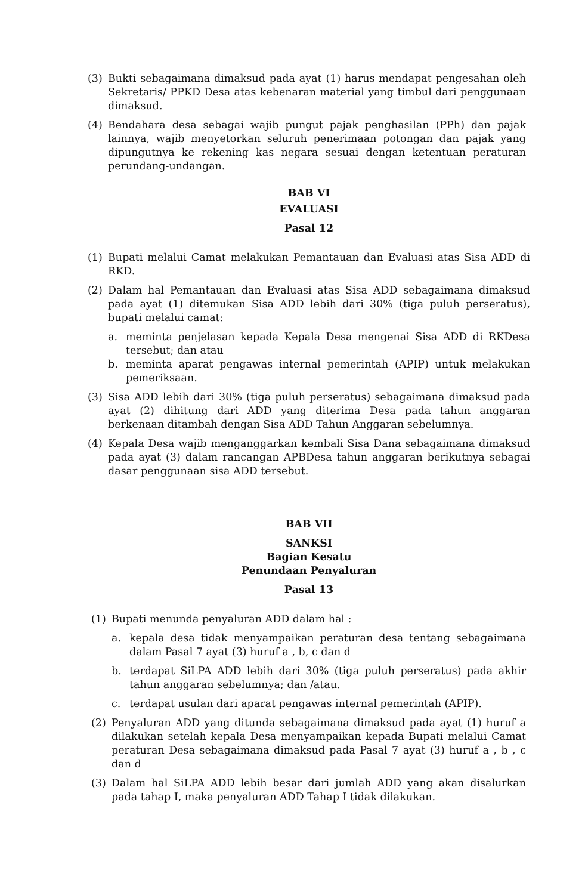(3) Bukti sebagaimana dimaksud pada ayat (1) harus mendapat pengesahan oleh Sekretaris/ PPKD Desa atas kebenaran material yang timbul dari penggunaan dimaksud.
(4) Bendahara desa sebagai wajib pungut pajak penghasilan (PPh) dan pajak lainnya, wajib menyetorkan seluruh penerimaan potongan dan pajak yang dipungutnya ke rekening kas negara sesuai dengan ketentuan peraturan perundang-undangan.
BAB VI
EVALUASI
Pasal 12
(1) Bupati melalui Camat melakukan Pemantauan dan Evaluasi atas Sisa ADD di RKD.
(2) Dalam hal Pemantauan dan Evaluasi atas Sisa ADD sebagaimana dimaksud pada ayat (1) ditemukan Sisa ADD lebih dari 30% (tiga puluh perseratus), bupati melalui camat:
a. meminta penjelasan kepada Kepala Desa mengenai Sisa ADD di RKDesa tersebut; dan atau
b. meminta aparat pengawas internal pemerintah (APIP) untuk melakukan pemeriksaan.
(3) Sisa ADD lebih dari 30% (tiga puluh perseratus) sebagaimana dimaksud pada ayat (2) dihitung dari ADD yang diterima Desa pada tahun anggaran berkenaan ditambah dengan Sisa ADD Tahun Anggaran sebelumnya.
(4) Kepala Desa wajib menganggarkan kembali Sisa Dana sebagaimana dimaksud pada ayat (3) dalam rancangan APBDesa tahun anggaran berikutnya sebagai dasar penggunaan sisa ADD tersebut.
BAB VII
SANKSI
Bagian Kesatu
Penundaan Penyaluran
Pasal 13
(1) Bupati menunda penyaluran ADD dalam hal :
a. kepala desa tidak menyampaikan peraturan desa tentang sebagaimana dalam Pasal 7 ayat (3) huruf a , b, c dan d
b. terdapat SiLPA ADD lebih dari 30% (tiga puluh perseratus) pada akhir tahun anggaran sebelumnya; dan /atau.
c. terdapat usulan dari aparat pengawas internal pemerintah (APIP).
(2) Penyaluran ADD yang ditunda sebagaimana dimaksud pada ayat (1) huruf a dilakukan setelah kepala Desa menyampaikan kepada Bupati melalui Camat peraturan Desa sebagaimana dimaksud pada Pasal 7 ayat (3) huruf a , b , c dan d
(3) Dalam hal SiLPA ADD lebih besar dari jumlah ADD yang akan disalurkan pada tahap I, maka penyaluran ADD Tahap I tidak dilakukan.